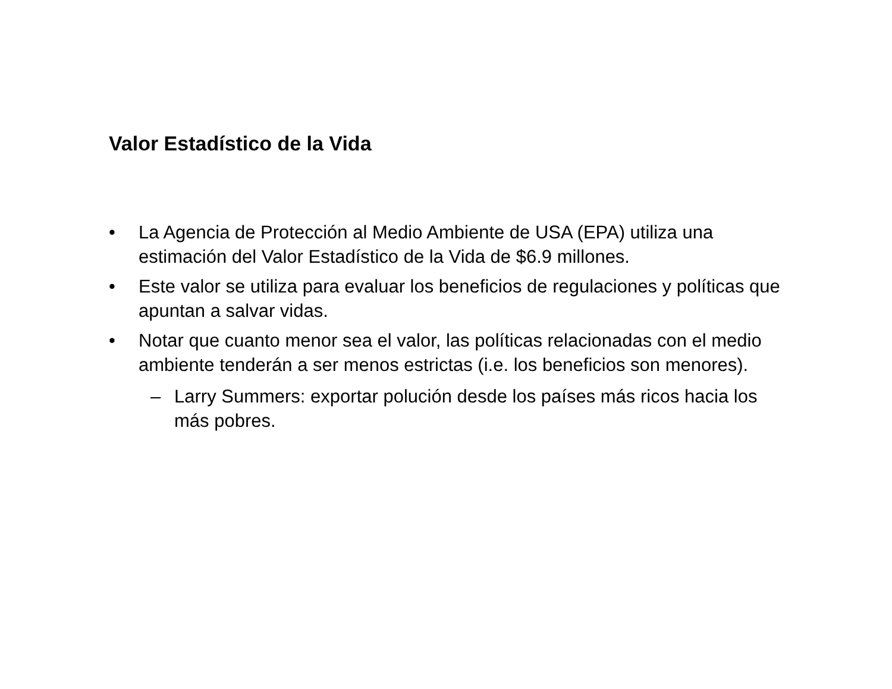Valor Estadístico de la Vida
• La Agencia de Protección al Medio Ambiente de USA (EPA) utiliza una estimación del Valor Estadístico de la Vida de $6.9 millones.
• Este valor se utiliza para evaluar los beneficios de regulaciones y políticas que apuntan a salvar vidas.
• Notar que cuanto menor sea el valor, las políticas relacionadas con el medio ambiente tenderán a ser menos estrictas (i.e. los beneficios son menores).
– Larry Summers: exportar polución desde los países más ricos hacia los más pobres.